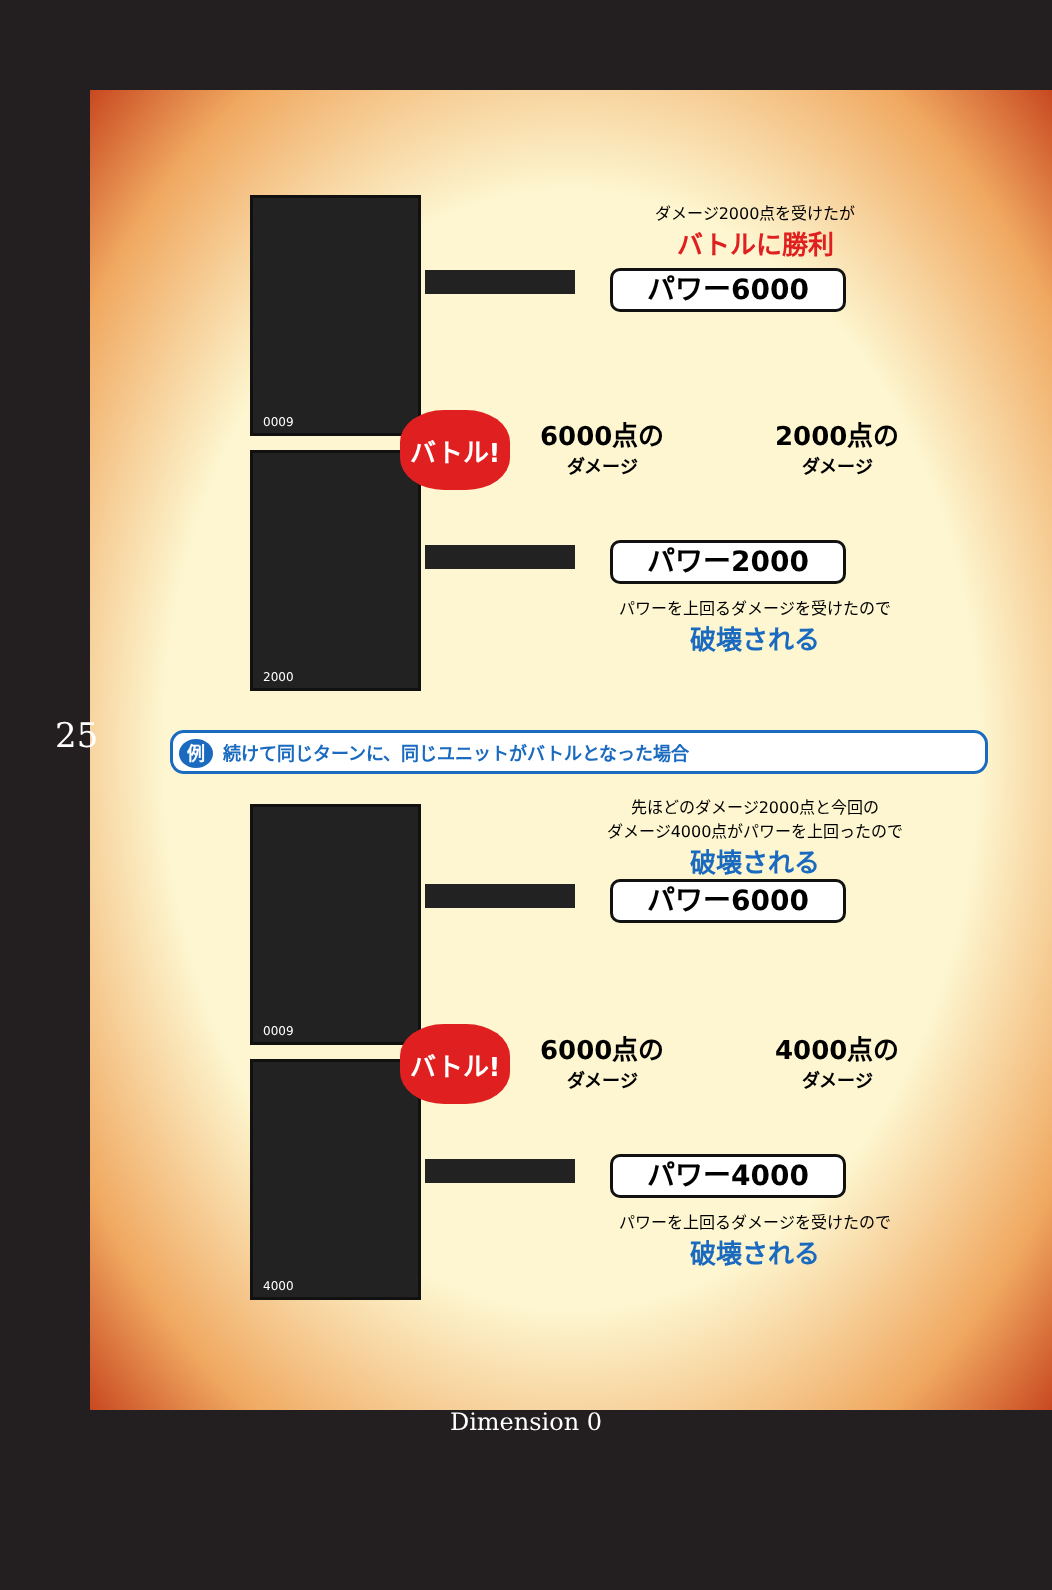25
0009
2000
バトル!
ダメージ2000点を受けたが
バトルに勝利
パワー6000
6000点の
ダメージ
2000点の
ダメージ
パワー2000
パワーを上回るダメージを受けたので
破壊される
例 続けて同じターンに、同じユニットがバトルとなった場合
0009
4000
バトル!
先ほどのダメージ2000点と今回の
ダメージ4000点がパワーを上回ったので
破壊される
パワー6000
6000点の
ダメージ
4000点の
ダメージ
パワー4000
パワーを上回るダメージを受けたので
破壊される
Dimension 0